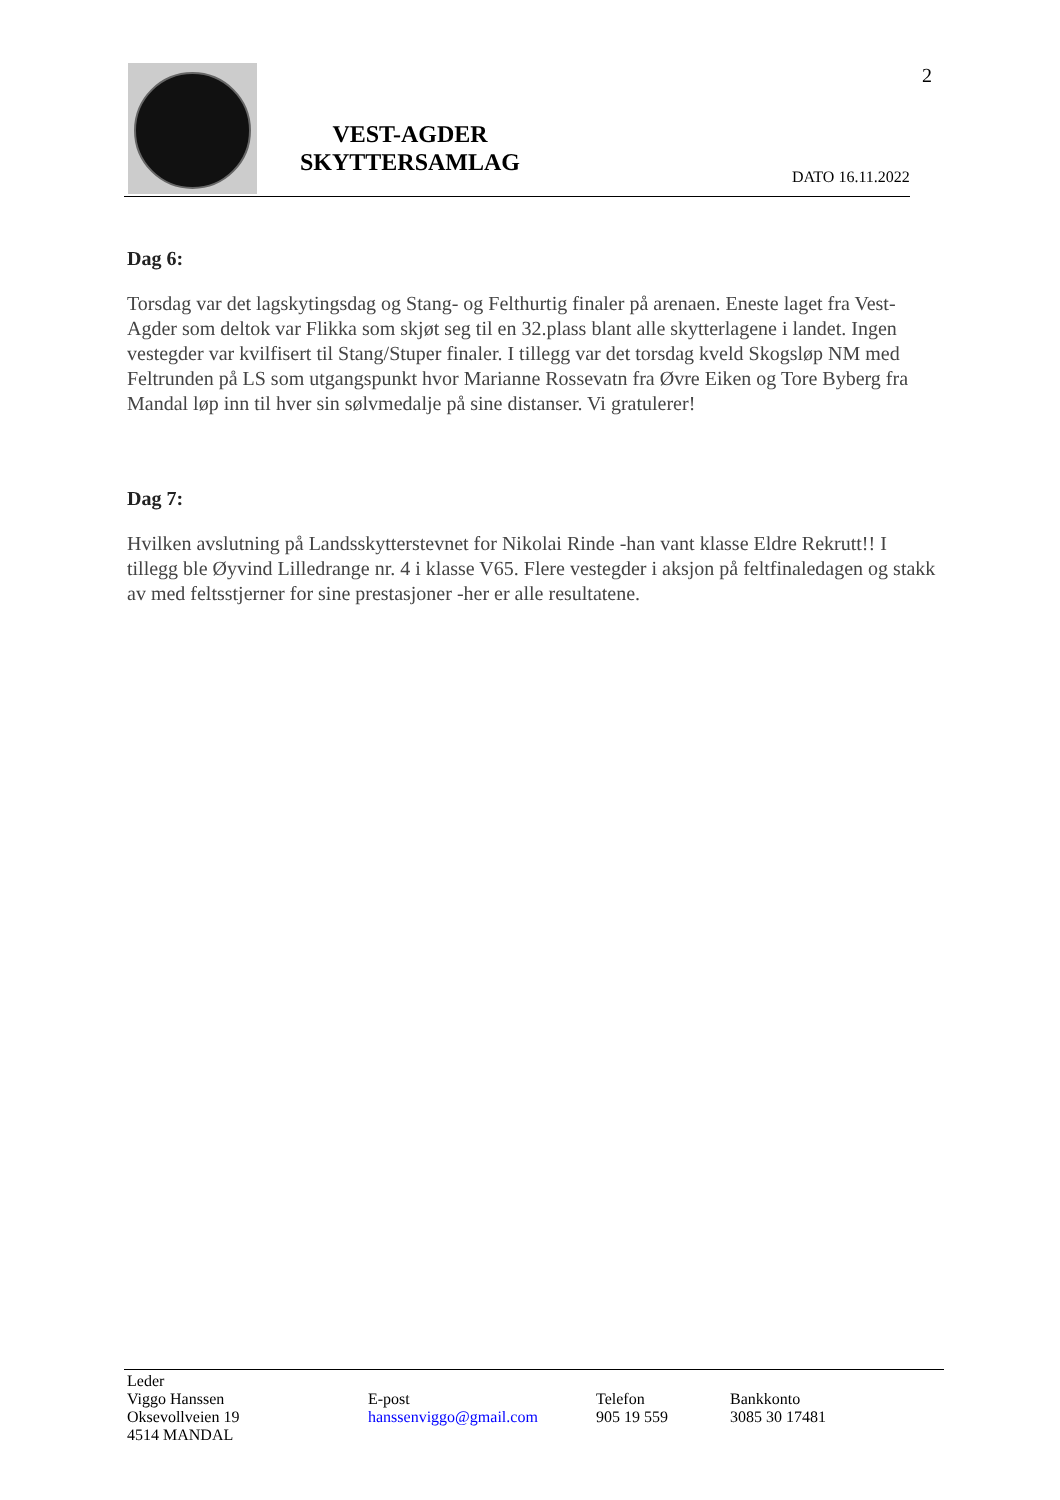2
VEST-AGDER
SKYTTERSAMLAG
DATO 16.11.2022
Dag 6:
Torsdag var det lagskytingsdag og Stang- og Felthurtig finaler på arenaen. Eneste laget fra Vest-Agder som deltok var Flikka som skjøt seg til en 32.plass blant alle skytterlagene i landet. Ingen vestegder var kvilfisert til Stang/Stuper finaler. I tillegg var det torsdag kveld Skogsløp NM med Feltrunden på LS som utgangspunkt hvor Marianne Rossevatn fra Øvre Eiken og Tore Byberg fra Mandal løp inn til hver sin sølvmedalje på sine distanser. Vi gratulerer!
Dag 7:
Hvilken avslutning på Landsskytterstevnet for Nikolai Rinde -han vant klasse Eldre Rekrutt!! I tillegg ble Øyvind Lilledrange nr. 4 i klasse V65. Flere vestegder i aksjon på feltfinaledagen og stakk av med feltsstjerner for sine prestasjoner -her er alle resultatene.
Leder
Viggo Hanssen
Oksevollveien 19
4514 MANDAL
E-post
hanssenviggo@gmail.com
Telefon
905 19 559
Bankkonto
3085 30 17481